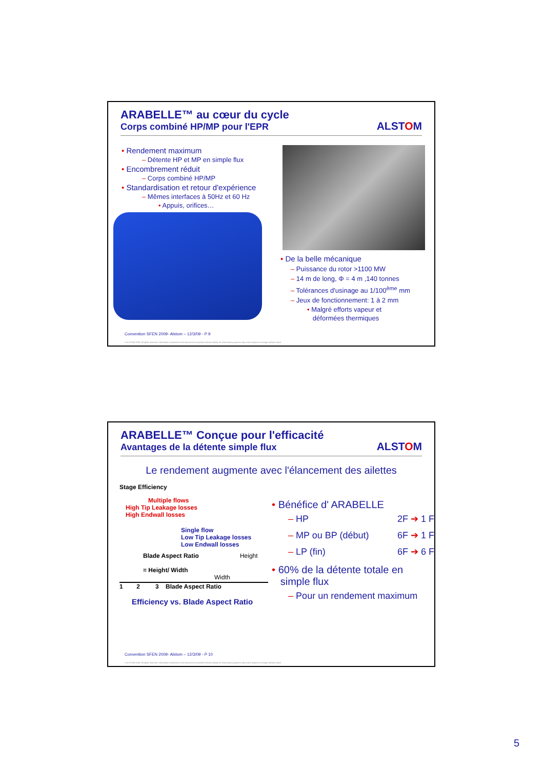ARABELLE™ au cœur du cycle
Corps combiné HP/MP pour l'EPR
ALSTOM
• Rendement maximum
– Détente HP et MP en simple flux
• Encombrement réduit
– Corps combiné HP/MP
• Standardisation et retour d'expérience
– Mêmes interfaces à 50Hz et 60 Hz
• Appuis, orifices…
• De la belle mécanique
– Puissance du rotor >1100 MW
– 14 m de long, Φ = 4 m ,140 tonnes
– Tolérances d'usinage au 1/100<sup>ème</sup> mm
– Jeux de fonctionnement: 1 à 2 mm
• Malgré efforts vapeur et
déformées thermiques
Convention SFEN 2009- Alstom – 12/3/09 - P 9
© ALSTOM 2008. All rights reserved. Information contained in this document is provided without liability for information purposes only and is subject to change without notice.
ARABELLE™ Conçue pour l'efficacité
Avantages de la détente simple flux
ALSTOM
Le rendement augmente avec l'élancement des ailettes
Stage Efficiency
Multiple flows
High Tip Leakage losses
High Endwall losses
Single flow
Low Tip Leakage losses
Low Endwall losses
Blade Aspect Ratio
= Height/ Width Height
Width
1 2 3 Blade Aspect Ratio
Efficiency vs. Blade Aspect Ratio
• Bénéfice d' ARABELLE
– HP 2F ➔ 1 F
– MP ou BP (début) 6F ➔ 1 F
– LP (fin) 6F ➔ 6 F
• 60% de la détente totale en
simple flux
– Pour un rendement maximum
Convention SFEN 2009- Alstom – 12/3/09 - P 10
© ALSTOM 2008. All rights reserved. Information contained in this document is provided without liability for information purposes only and is subject to change without notice.
5